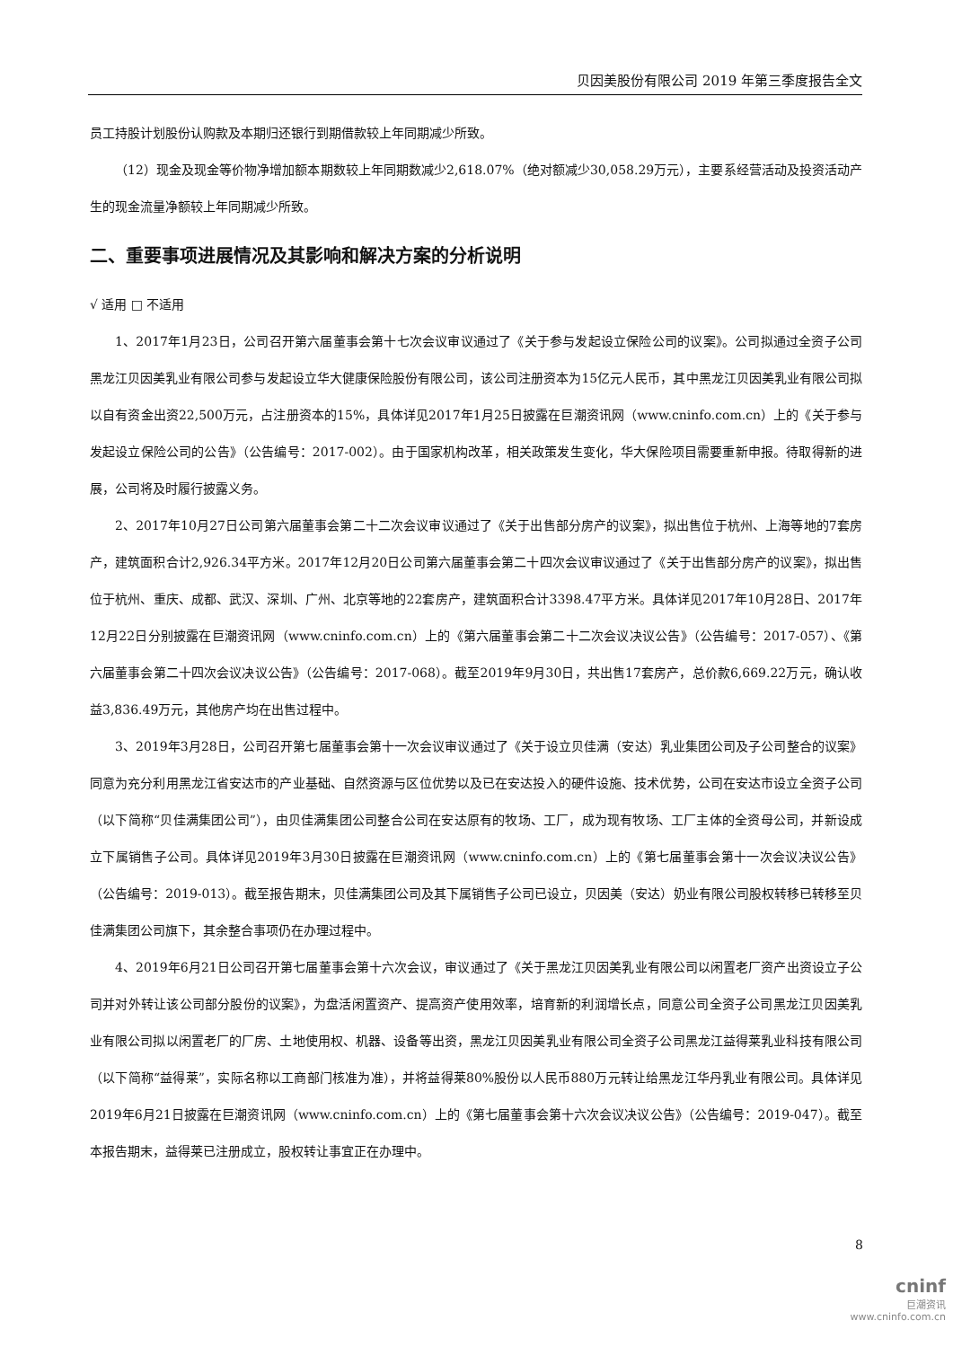贝因美股份有限公司 2019 年第三季度报告全文
员工持股计划股份认购款及本期归还银行到期借款较上年同期减少所致。
（12）现金及现金等价物净增加额本期数较上年同期数减少2,618.07%（绝对额减少30,058.29万元），主要系经营活动及投资活动产生的现金流量净额较上年同期减少所致。
二、重要事项进展情况及其影响和解决方案的分析说明
√ 适用 □ 不适用
1、2017年1月23日，公司召开第六届董事会第十七次会议审议通过了《关于参与发起设立保险公司的议案》。公司拟通过全资子公司黑龙江贝因美乳业有限公司参与发起设立华大健康保险股份有限公司，该公司注册资本为15亿元人民币，其中黑龙江贝因美乳业有限公司拟以自有资金出资22,500万元，占注册资本的15%，具体详见2017年1月25日披露在巨潮资讯网（www.cninfo.com.cn）上的《关于参与发起设立保险公司的公告》（公告编号：2017-002）。由于国家机构改革，相关政策发生变化，华大保险项目需要重新申报。待取得新的进展，公司将及时履行披露义务。
2、2017年10月27日公司第六届董事会第二十二次会议审议通过了《关于出售部分房产的议案》，拟出售位于杭州、上海等地的7套房产，建筑面积合计2,926.34平方米。2017年12月20日公司第六届董事会第二十四次会议审议通过了《关于出售部分房产的议案》，拟出售位于杭州、重庆、成都、武汉、深圳、广州、北京等地的22套房产，建筑面积合计3398.47平方米。具体详见2017年10月28日、2017年12月22日分别披露在巨潮资讯网（www.cninfo.com.cn）上的《第六届董事会第二十二次会议决议公告》（公告编号：2017-057）、《第六届董事会第二十四次会议决议公告》（公告编号：2017-068）。截至2019年9月30日，共出售17套房产，总价款6,669.22万元，确认收益3,836.49万元，其他房产均在出售过程中。
3、2019年3月28日，公司召开第七届董事会第十一次会议审议通过了《关于设立贝佳满（安达）乳业集团公司及子公司整合的议案》同意为充分利用黑龙江省安达市的产业基础、自然资源与区位优势以及已在安达投入的硬件设施、技术优势，公司在安达市设立全资子公司（以下简称“贝佳满集团公司”），由贝佳满集团公司整合公司在安达原有的牧场、工厂，成为现有牧场、工厂主体的全资母公司，并新设成立下属销售子公司。具体详见2019年3月30日披露在巨潮资讯网（www.cninfo.com.cn）上的《第七届董事会第十一次会议决议公告》（公告编号：2019-013）。截至报告期末，贝佳满集团公司及其下属销售子公司已设立，贝因美（安达）奶业有限公司股权转移已转移至贝佳满集团公司旗下，其余整合事项仍在办理过程中。
4、2019年6月21日公司召开第七届董事会第十六次会议，审议通过了《关于黑龙江贝因美乳业有限公司以闲置老厂资产出资设立子公司并对外转让该公司部分股份的议案》，为盘活闲置资产、提高资产使用效率，培育新的利润增长点，同意公司全资子公司黑龙江贝因美乳业有限公司拟以闲置老厂的厂房、土地使用权、机器、设备等出资，黑龙江贝因美乳业有限公司全资子公司黑龙江益得莱乳业科技有限公司（以下简称“益得莱”，实际名称以工商部门核准为准），并将益得莱80%股份以人民币880万元转让给黑龙江华丹乳业有限公司。具体详见2019年6月21日披露在巨潮资讯网（www.cninfo.com.cn）上的《第七届董事会第十六次会议决议公告》（公告编号：2019-047）。截至本报告期末，益得莱已注册成立，股权转让事宜正在办理中。
8
cninf
巨潮资讯
www.cninfo.com.cn